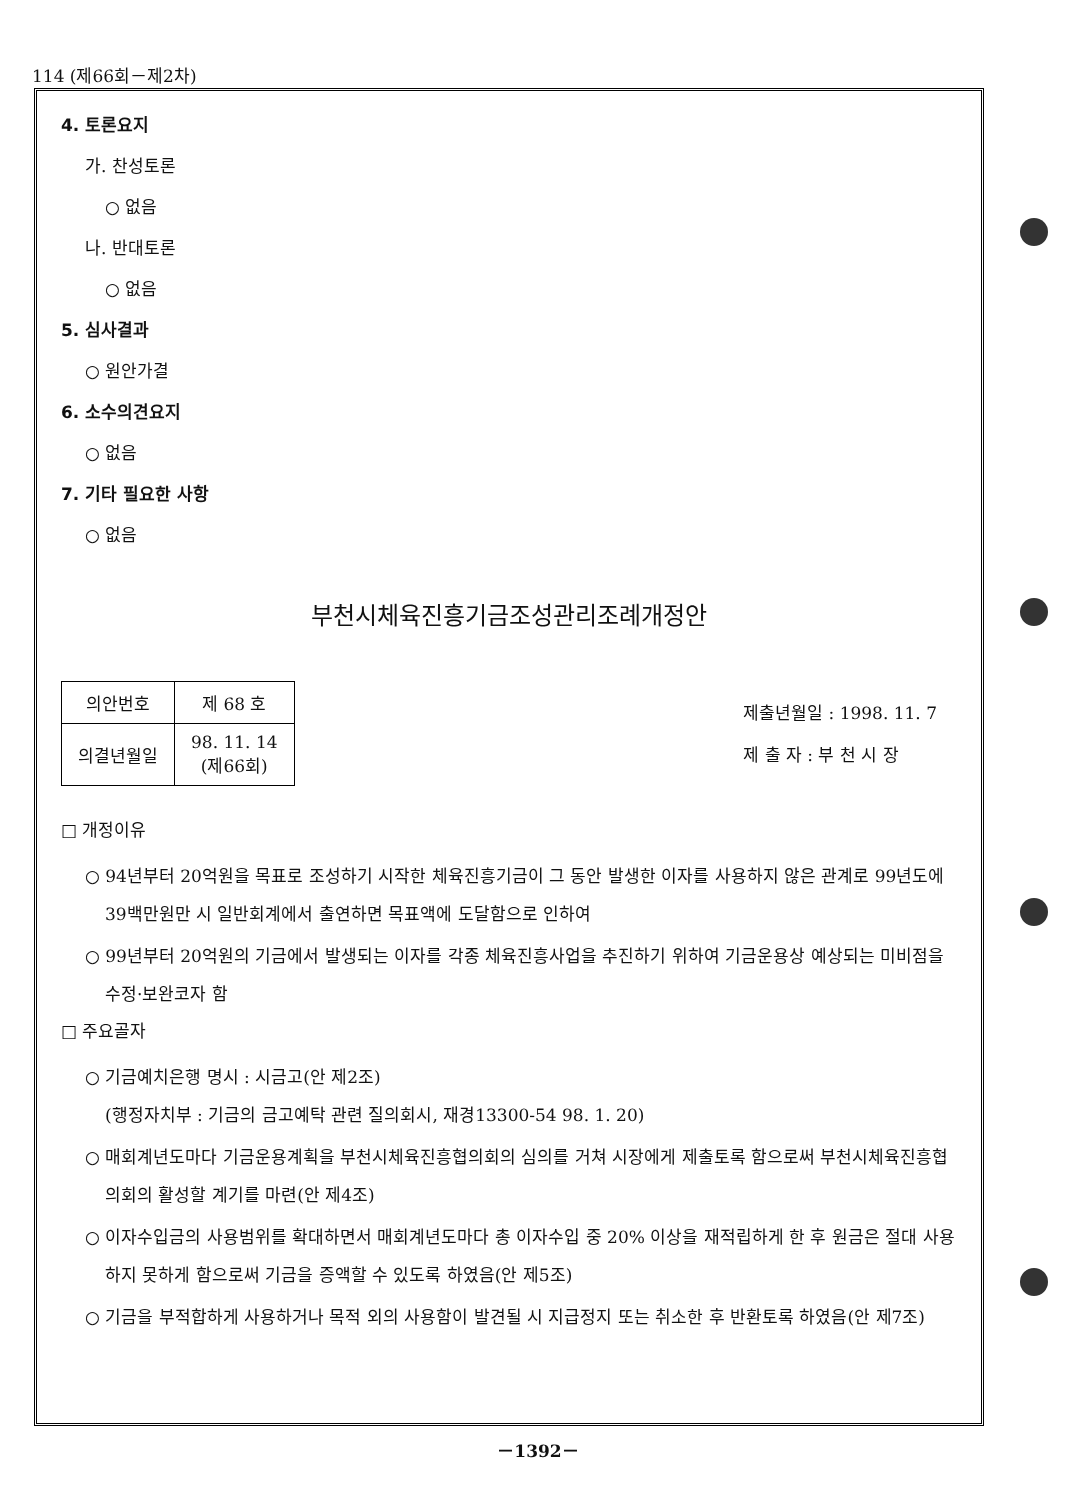114 (제66회－제2차)
4. 토론요지
가. 찬성토론
○ 없음
나. 반대토론
○ 없음
5. 심사결과
○ 원안가결
6. 소수의견요지
○ 없음
7. 기타 필요한 사항
○ 없음
부천시체육진흥기금조성관리조례개정안
| 의안번호 | 제 68 호 |
| 의결년월일 | 98. 11. 14 (제66회) |
제출년월일 : 1998. 11. 7
제 출 자 : 부 천 시 장
□ 개정이유
○ 94년부터 20억원을 목표로 조성하기 시작한 체육진흥기금이 그 동안 발생한 이자를 사용하지 않은 관계로 99년도에 39백만원만 시 일반회계에서 출연하면 목표액에 도달함으로 인하여
○ 99년부터 20억원의 기금에서 발생되는 이자를 각종 체육진흥사업을 추진하기 위하여 기금운용상 예상되는 미비점을 수정·보완코자 함
□ 주요골자
○ 기금예치은행 명시 : 시금고(안 제2조)
(행정자치부 : 기금의 금고예탁 관련 질의회시, 재경13300-54 98. 1. 20)
○ 매회계년도마다 기금운용계획을 부천시체육진흥협의회의 심의를 거쳐 시장에게 제출토록 함으로써 부천시체육진흥협의회의 활성할 계기를 마련(안 제4조)
○ 이자수입금의 사용범위를 확대하면서 매회계년도마다 총 이자수입 중 20% 이상을 재적립하게 한 후 원금은 절대 사용하지 못하게 함으로써 기금을 증액할 수 있도록 하였음(안 제5조)
○ 기금을 부적합하게 사용하거나 목적 외의 사용함이 발견될 시 지급정지 또는 취소한 후 반환토록 하였음(안 제7조)
－1392－